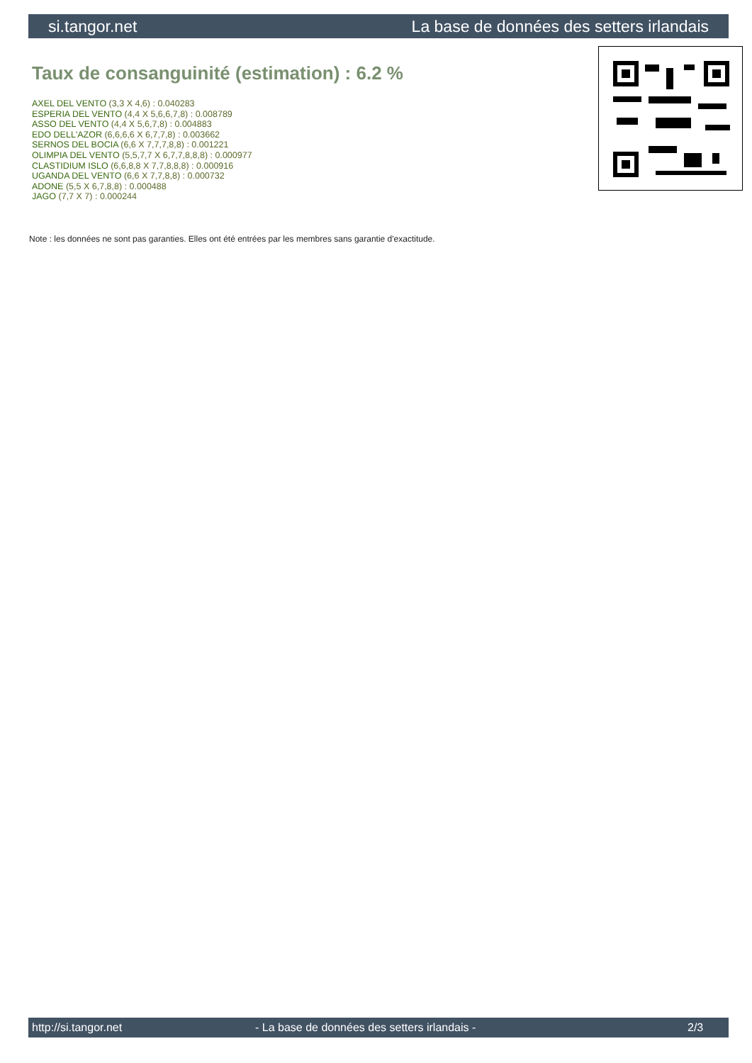si.tangor.net La base de données des setters irlandais
Taux de consanguinité (estimation) : 6.2 %
AXEL DEL VENTO (3,3 X 4,6) : 0.040283
ESPERIA DEL VENTO (4,4 X 5,6,6,7,8) : 0.008789
ASSO DEL VENTO (4,4 X 5,6,7,8) : 0.004883
EDO DELL'AZOR (6,6,6,6 X 6,7,7,8) : 0.003662
SERNOS DEL BOCIA (6,6 X 7,7,7,8,8) : 0.001221
OLIMPIA DEL VENTO (5,5,7,7 X 6,7,7,8,8,8) : 0.000977
CLASTIDIUM ISLO (6,6,8,8 X 7,7,8,8,8) : 0.000916
UGANDA DEL VENTO (6,6 X 7,7,8,8) : 0.000732
ADONE (5,5 X 6,7,8,8) : 0.000488
JAGO (7,7 X 7) : 0.000244
Note : les données ne sont pas garanties. Elles ont été entrées par les membres sans garantie d'exactitude.
http://si.tangor.net - La base de données des setters irlandais - 2/3